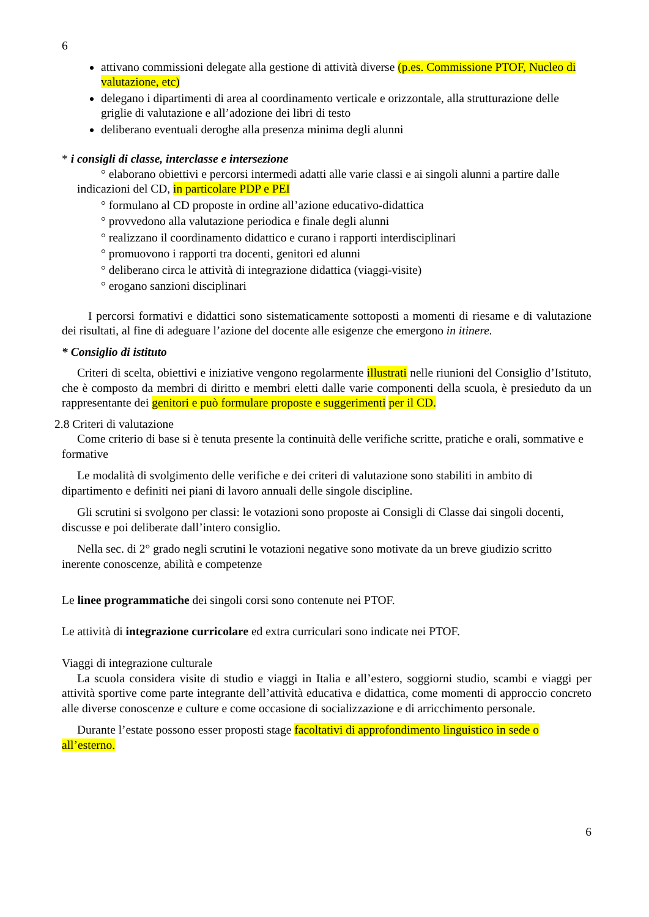6
attivano commissioni delegate alla gestione di attività diverse (p.es. Commissione PTOF, Nucleo di valutazione, etc)
delegano i dipartimenti di area al coordinamento verticale e orizzontale, alla strutturazione delle griglie di valutazione e all’adozione dei libri di testo
deliberano eventuali deroghe alla presenza minima degli alunni
* i consigli di classe, interclasse e intersezione
° elaborano obiettivi e percorsi intermedi adatti alle varie classi e ai singoli alunni a partire dalle indicazioni del CD, in particolare PDP e PEI
° formulano al CD proposte in ordine all’azione educativo-didattica
° provvedono alla valutazione periodica e finale degli alunni
° realizzano il coordinamento didattico e curano i rapporti interdisciplinari
° promuovono i rapporti tra docenti, genitori ed alunni
° deliberano circa le attività di integrazione didattica (viaggi-visite)
° erogano sanzioni disciplinari
I percorsi formativi e didattici sono sistematicamente sottoposti a momenti di riesame e di valutazione dei risultati, al fine di adeguare l’azione del docente alle esigenze che emergono in itinere.
* Consiglio di istituto
Criteri di scelta, obiettivi e iniziative vengono regolarmente illustrati nelle riunioni del Consiglio d’Istituto, che è composto da membri di diritto e membri eletti dalle varie componenti della scuola, è presieduto da un rappresentante dei genitori e può formulare proposte e suggerimenti per il CD.
2.8 Criteri di valutazione
Come criterio di base si è tenuta presente la continuità delle verifiche scritte, pratiche e orali, sommative e formative
Le modalità di svolgimento delle verifiche e dei criteri di valutazione sono stabiliti in ambito di dipartimento e definiti nei piani di lavoro annuali delle singole discipline.
Gli scrutini si svolgono per classi: le votazioni sono proposte ai Consigli di Classe dai singoli docenti, discusse e poi deliberate dall’intero consiglio.
Nella sec. di 2° grado negli scrutini le votazioni negative sono motivate da un breve giudizio scritto inerente conoscenze, abilità e competenze
Le linee programmatiche dei singoli corsi sono contenute nei PTOF.
Le attività di integrazione curricolare ed extra curriculari sono indicate nei PTOF.
Viaggi di integrazione culturale
La scuola considera visite di studio e viaggi in Italia e all’estero, soggiorni studio, scambi e viaggi per attività sportive come parte integrante dell’attività educativa e didattica, come momenti di approccio concreto alle diverse conoscenze e culture e come occasione di socializzazione e di arricchimento personale.
Durante l’estate possono esser proposti stage facoltativi di approfondimento linguistico in sede o all’esterno.
6